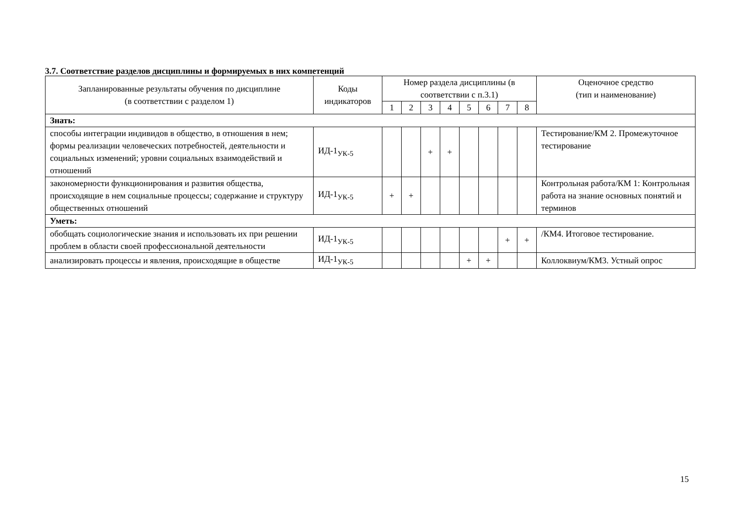3.7. Соответствие разделов дисциплины и формируемых в них компетенций
| Запланированные результаты обучения по дисциплине (в соответствии с разделом 1) | Коды индикаторов | Номер раздела дисциплины (в соответствии с п.3.1) | | | | | | | | Оценочное средство (тип и наименование) |
| --- | --- | --- | --- | --- | --- | --- | --- | --- | --- | --- |
| | | 1 | 2 | 3 | 4 | 5 | 6 | 7 | 8 | |
| Знать: | | | | | | | | | | |
| способы интеграции индивидов в общество, в отношения в нем; формы реализации человеческих потребностей, деятельности и социальных изменений; уровни социальных взаимодействий и отношений | ИД-1<sub>УК-5</sub> | | | + | + | | | | | Тестирование/КМ 2. Промежуточное тестирование |
| закономерности функционирования и развития общества, происходящие в нем социальные процессы; содержание и структуру общественных отношений | ИД-1<sub>УК-5</sub> | + | + | | | | | | | Контрольная работа/КМ 1: Контрольная работа на знание основных понятий и терминов |
| Уметь: | | | | | | | | | | |
| обобщать социологические знания и использовать их при решении проблем в области своей профессиональной деятельности | ИД-1<sub>УК-5</sub> | | | | | | | + | + | /КМ4. Итоговое тестирование. |
| анализировать процессы и явления, происходящие в обществе | ИД-1<sub>УК-5</sub> | | | | | + | + | | | Коллоквиум/КМ3. Устный опрос |
15